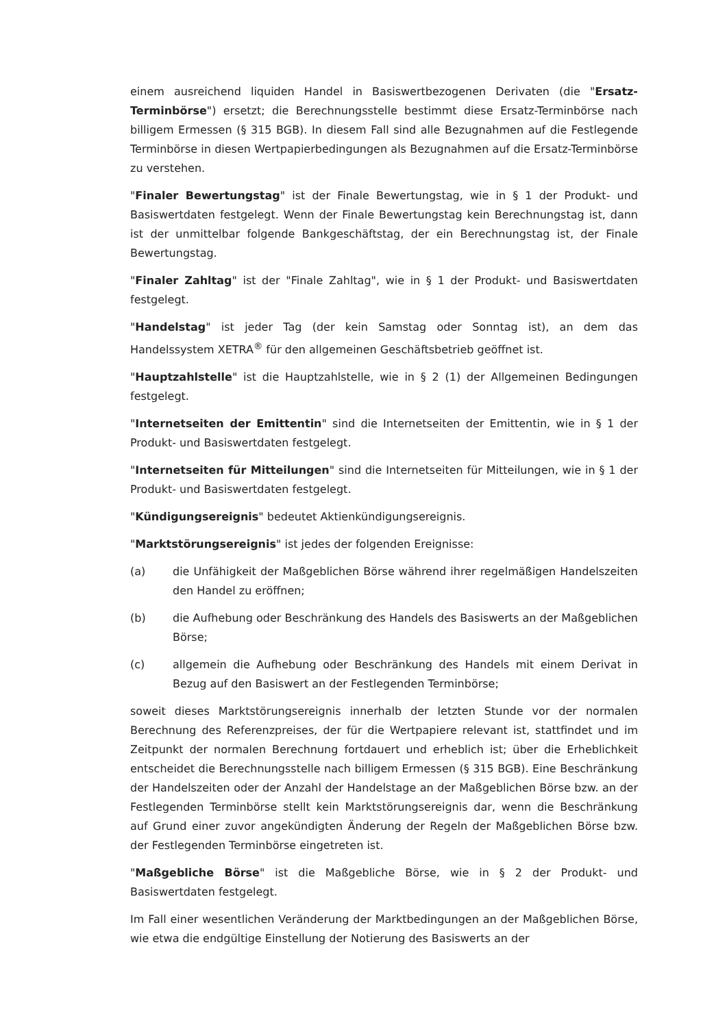einem ausreichend liquiden Handel in Basiswertbezogenen Derivaten (die "Ersatz-Terminbörse") ersetzt; die Berechnungsstelle bestimmt diese Ersatz-Terminbörse nach billigem Ermessen (§ 315 BGB). In diesem Fall sind alle Bezugnahmen auf die Festlegende Terminbörse in diesen Wertpapierbedingungen als Bezugnahmen auf die Ersatz-Terminbörse zu verstehen.
"Finaler Bewertungstag" ist der Finale Bewertungstag, wie in § 1 der Produkt- und Basiswertdaten festgelegt. Wenn der Finale Bewertungstag kein Berechnungstag ist, dann ist der unmittelbar folgende Bankgeschäftstag, der ein Berechnungstag ist, der Finale Bewertungstag.
"Finaler Zahltag" ist der "Finale Zahltag", wie in § 1 der Produkt- und Basiswertdaten festgelegt.
"Handelstag" ist jeder Tag (der kein Samstag oder Sonntag ist), an dem das Handelssystem XETRA<sup>®</sup> für den allgemeinen Geschäftsbetrieb geöffnet ist.
"Hauptzahlstelle" ist die Hauptzahlstelle, wie in § 2 (1) der Allgemeinen Bedingungen festgelegt.
"Internetseiten der Emittentin" sind die Internetseiten der Emittentin, wie in § 1 der Produkt- und Basiswertdaten festgelegt.
"Internetseiten für Mitteilungen" sind die Internetseiten für Mitteilungen, wie in § 1 der Produkt- und Basiswertdaten festgelegt.
"Kündigungsereignis" bedeutet Aktienkündigungsereignis.
"Marktstörungsereignis" ist jedes der folgenden Ereignisse:
(a) die Unfähigkeit der Maßgeblichen Börse während ihrer regelmäßigen Handelszeiten den Handel zu eröffnen;
(b) die Aufhebung oder Beschränkung des Handels des Basiswerts an der Maßgeblichen Börse;
(c) allgemein die Aufhebung oder Beschränkung des Handels mit einem Derivat in Bezug auf den Basiswert an der Festlegenden Terminbörse;
soweit dieses Marktstörungsereignis innerhalb der letzten Stunde vor der normalen Berechnung des Referenzpreises, der für die Wertpapiere relevant ist, stattfindet und im Zeitpunkt der normalen Berechnung fortdauert und erheblich ist; über die Erheblichkeit entscheidet die Berechnungsstelle nach billigem Ermessen (§ 315 BGB). Eine Beschränkung der Handelszeiten oder der Anzahl der Handelstage an der Maßgeblichen Börse bzw. an der Festlegenden Terminbörse stellt kein Marktstörungsereignis dar, wenn die Beschränkung auf Grund einer zuvor angekündigten Änderung der Regeln der Maßgeblichen Börse bzw. der Festlegenden Terminbörse eingetreten ist.
"Maßgebliche Börse" ist die Maßgebliche Börse, wie in § 2 der Produkt- und Basiswertdaten festgelegt.
Im Fall einer wesentlichen Veränderung der Marktbedingungen an der Maßgeblichen Börse, wie etwa die endgültige Einstellung der Notierung des Basiswerts an der